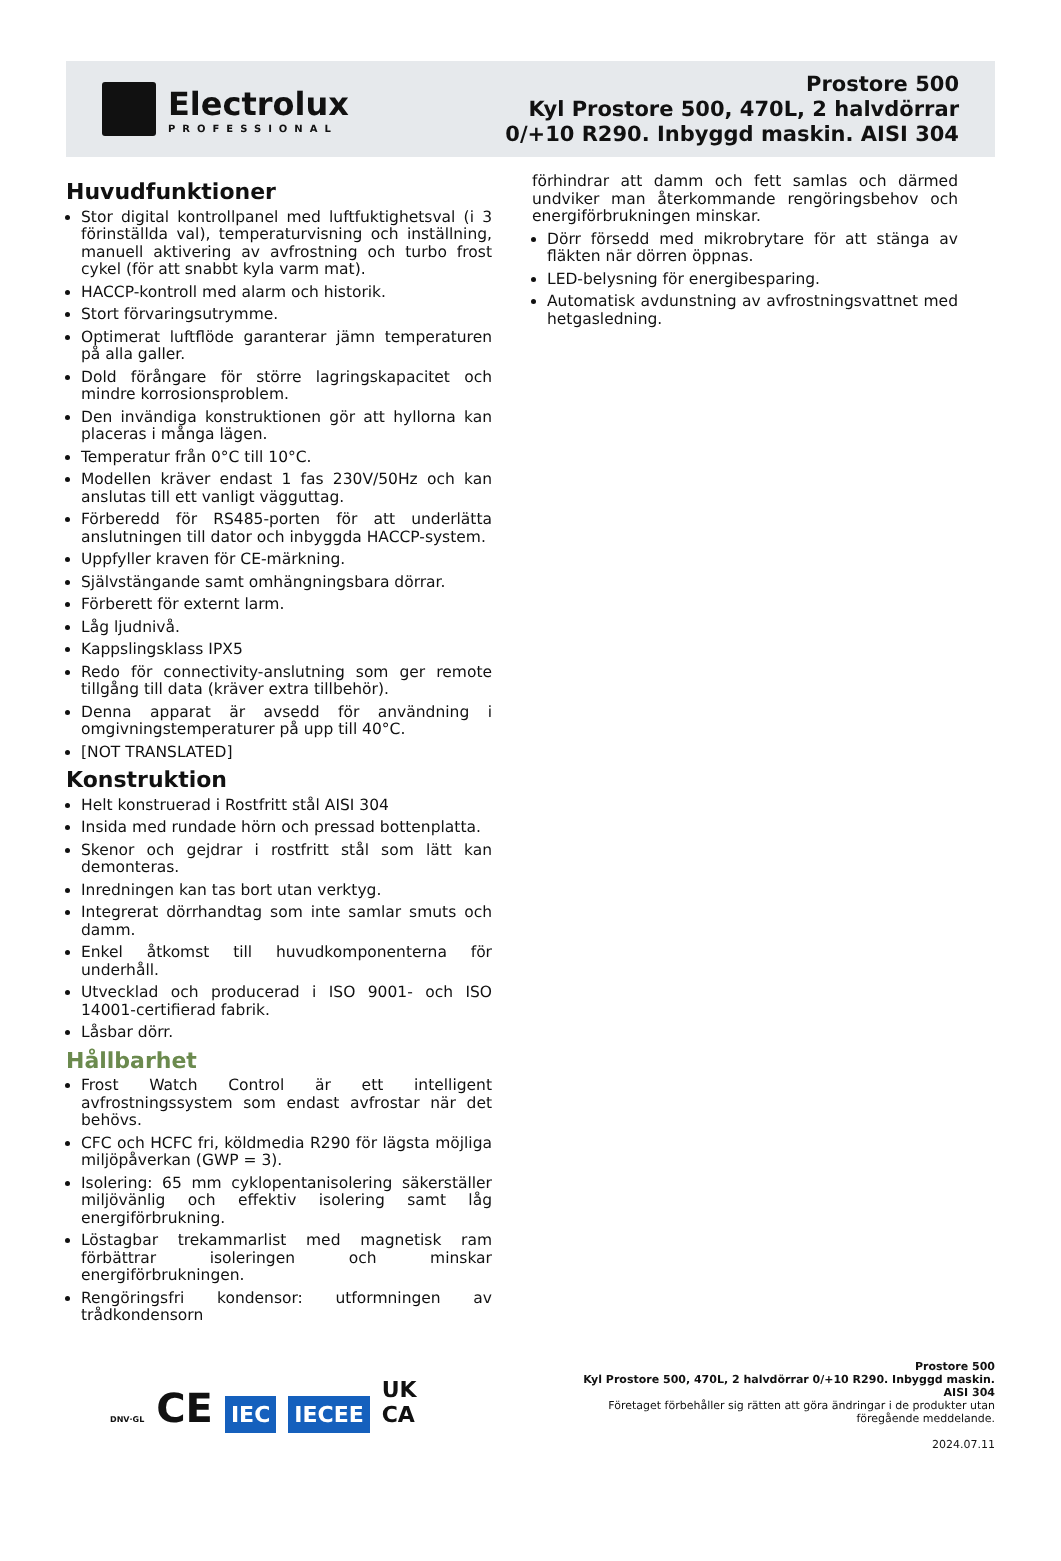Electrolux
PROFESSIONAL
Prostore 500
Kyl Prostore 500, 470L, 2 halvdörrar
0/+10 R290. Inbyggd maskin. AISI 304
Huvudfunktioner
Stor digital kontrollpanel med luftfuktighetsval (i 3 förinställda val), temperaturvisning och inställning, manuell aktivering av avfrostning och turbo frost cykel (för att snabbt kyla varm mat).
HACCP-kontroll med alarm och historik.
Stort förvaringsutrymme.
Optimerat luftflöde garanterar jämn temperaturen på alla galler.
Dold förångare för större lagringskapacitet och mindre korrosionsproblem.
Den invändiga konstruktionen gör att hyllorna kan placeras i många lägen.
Temperatur från 0°C till 10°C.
Modellen kräver endast 1 fas 230V/50Hz och kan anslutas till ett vanligt vägguttag.
Förberedd för RS485-porten för att underlätta anslutningen till dator och inbyggda HACCP-system.
Uppfyller kraven för CE-märkning.
Självstängande samt omhängningsbara dörrar.
Förberett för externt larm.
Låg ljudnivå.
Kappslingsklass IPX5
Redo för connectivity-anslutning som ger remote tillgång till data (kräver extra tillbehör).
Denna apparat är avsedd för användning i omgivningstemperaturer på upp till 40°C.
[NOT TRANSLATED]
Konstruktion
Helt konstruerad i Rostfritt stål AISI 304
Insida med rundade hörn och pressad bottenplatta.
Skenor och gejdrar i rostfritt stål som lätt kan demonteras.
Inredningen kan tas bort utan verktyg.
Integrerat dörrhandtag som inte samlar smuts och damm.
Enkel åtkomst till huvudkomponenterna för underhåll.
Utvecklad och producerad i ISO 9001- och ISO 14001-certifierad fabrik.
Låsbar dörr.
Hållbarhet
Frost Watch Control är ett intelligent avfrostningssystem som endast avfrostar när det behövs.
CFC och HCFC fri, köldmedia R290 för lägsta möjliga miljöpåverkan (GWP = 3).
Isolering: 65 mm cyklopentanisolering säkerställer miljövänlig och effektiv isolering samt låg energiförbrukning.
Löstagbar trekammarlist med magnetisk ram förbättrar isoleringen och minskar energiförbrukningen.
Rengöringsfri kondensor: utformningen av trådkondensorn
förhindrar att damm och fett samlas och därmed undviker man återkommande rengöringsbehov och energiförbrukningen minskar.
Dörr försedd med mikrobrytare för att stänga av fläkten när dörren öppnas.
LED-belysning för energibesparing.
Automatisk avdunstning av avfrostningsvattnet med hetgasledning.
DNV·GL CE IEC IECEE UK
CA
Prostore 500
Kyl Prostore 500, 470L, 2 halvdörrar 0/+10 R290. Inbyggd maskin. AISI 304
Företaget förbehåller sig rätten att göra ändringar i de produkter utan föregående meddelande.
2024.07.11